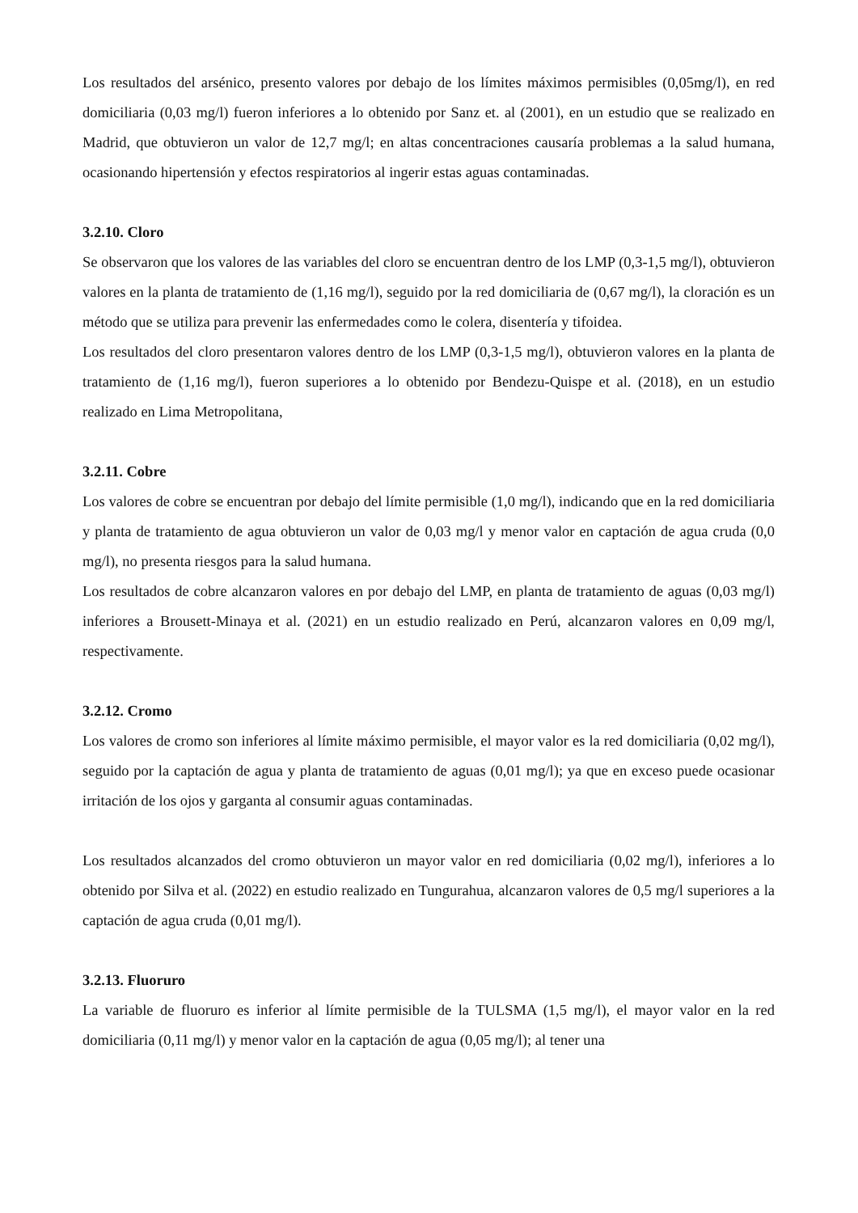Los resultados del arsénico, presento valores por debajo de los límites máximos permisibles (0,05mg/l), en red domiciliaria (0,03 mg/l) fueron inferiores a lo obtenido por Sanz et. al (2001), en un estudio que se realizado en Madrid, que obtuvieron un valor de 12,7 mg/l; en altas concentraciones causaría problemas a la salud humana, ocasionando hipertensión y efectos respiratorios al ingerir estas aguas contaminadas.
3.2.10. Cloro
Se observaron que los valores de las variables del cloro se encuentran dentro de los LMP (0,3-1,5 mg/l), obtuvieron valores en la planta de tratamiento de (1,16 mg/l), seguido por la red domiciliaria de (0,67 mg/l), la cloración es un método que se utiliza para prevenir las enfermedades como le colera, disentería y tifoidea.
Los resultados del cloro presentaron valores dentro de los LMP (0,3-1,5 mg/l), obtuvieron valores en la planta de tratamiento de (1,16 mg/l), fueron superiores a lo obtenido por Bendezu-Quispe et al. (2018), en un estudio realizado en Lima Metropolitana,
3.2.11. Cobre
Los valores de cobre se encuentran por debajo del límite permisible (1,0 mg/l), indicando que en la red domiciliaria y planta de tratamiento de agua obtuvieron un valor de 0,03 mg/l y menor valor en captación de agua cruda (0,0 mg/l), no presenta riesgos para la salud humana.
Los resultados de cobre alcanzaron valores en por debajo del LMP, en planta de tratamiento de aguas (0,03 mg/l) inferiores a Brousett-Minaya et al. (2021) en un estudio realizado en Perú, alcanzaron valores en 0,09 mg/l, respectivamente.
3.2.12. Cromo
Los valores de cromo son inferiores al límite máximo permisible, el mayor valor es la red domiciliaria (0,02 mg/l), seguido por la captación de agua y planta de tratamiento de aguas (0,01 mg/l); ya que en exceso puede ocasionar irritación de los ojos y garganta al consumir aguas contaminadas.
Los resultados alcanzados del cromo obtuvieron un mayor valor en red domiciliaria (0,02 mg/l), inferiores a lo obtenido por Silva et al. (2022) en estudio realizado en Tungurahua, alcanzaron valores de 0,5 mg/l superiores a la captación de agua cruda (0,01 mg/l).
3.2.13. Fluoruro
La variable de fluoruro es inferior al límite permisible de la TULSMA (1,5 mg/l), el mayor valor en la red domiciliaria (0,11 mg/l) y menor valor en la captación de agua (0,05 mg/l); al tener una